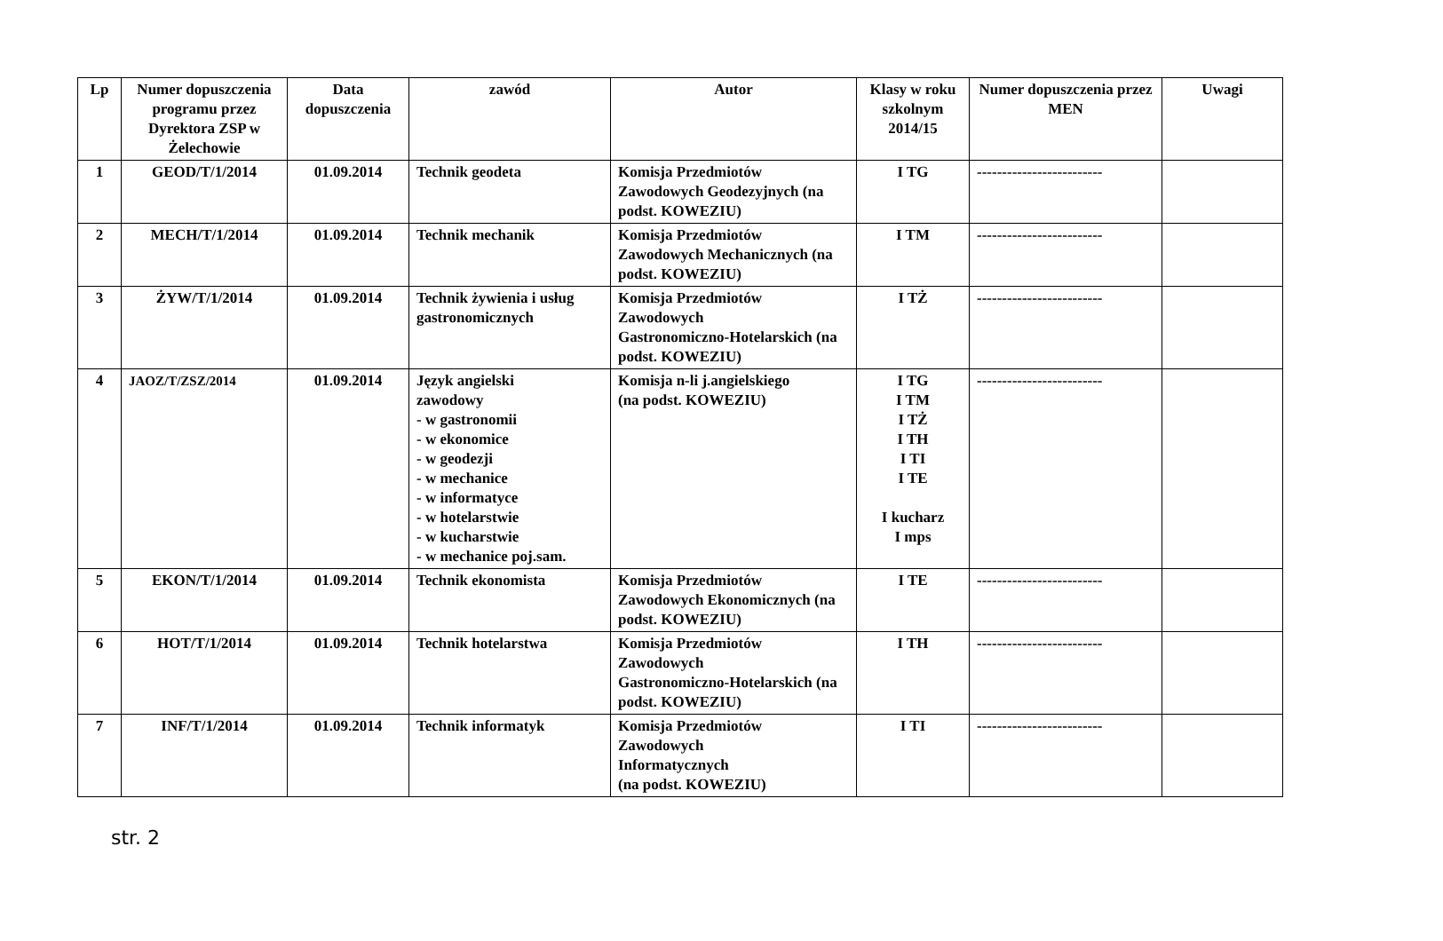| Lp | Numer dopuszczenia programu przez Dyrektora ZSP w Żelechowie | Data dopuszczenia | zawód | Autor | Klasy w roku szkolnym 2014/15 | Numer dopuszczenia przez MEN | Uwagi |
| --- | --- | --- | --- | --- | --- | --- | --- |
| 1 | GEOD/T/1/2014 | 01.09.2014 | Technik geodeta | Komisja Przedmiotów Zawodowych Geodezyjnych (na podst. KOWEZIU) | I TG | ------------------------- | |
| 2 | MECH/T/1/2014 | 01.09.2014 | Technik mechanik | Komisja Przedmiotów Zawodowych Mechanicznych (na podst. KOWEZIU) | I TM | ------------------------- | |
| 3 | ŻYW/T/1/2014 | 01.09.2014 | Technik żywienia i usług gastronomicznych | Komisja Przedmiotów Zawodowych Gastronomiczno-Hotelarskich (na podst. KOWEZIU) | I TŻ | ------------------------- | |
| 4 | JAOZ/T/ZSZ/2014 | 01.09.2014 | Język angielski zawodowy - w gastronomii - w ekonomice - w geodezji - w mechanice - w informatyce - w hotelarstwie - w kucharstwie - w mechanice poj.sam. | Komisja n-li j.angielskiego (na podst. KOWEZIU) | I TG I TM I TŻ I TH I TI I TE I kucharz I mps | ------------------------- | |
| 5 | EKON/T/1/2014 | 01.09.2014 | Technik ekonomista | Komisja Przedmiotów Zawodowych Ekonomicznych (na podst. KOWEZIU) | I TE | ------------------------- | |
| 6 | HOT/T/1/2014 | 01.09.2014 | Technik hotelarstwa | Komisja Przedmiotów Zawodowych Gastronomiczno-Hotelarskich (na podst. KOWEZIU) | I TH | ------------------------- | |
| 7 | INF/T/1/2014 | 01.09.2014 | Technik informatyk | Komisja Przedmiotów Zawodowych Informatycznych (na podst. KOWEZIU) | I TI | ------------------------- | |
str. 2